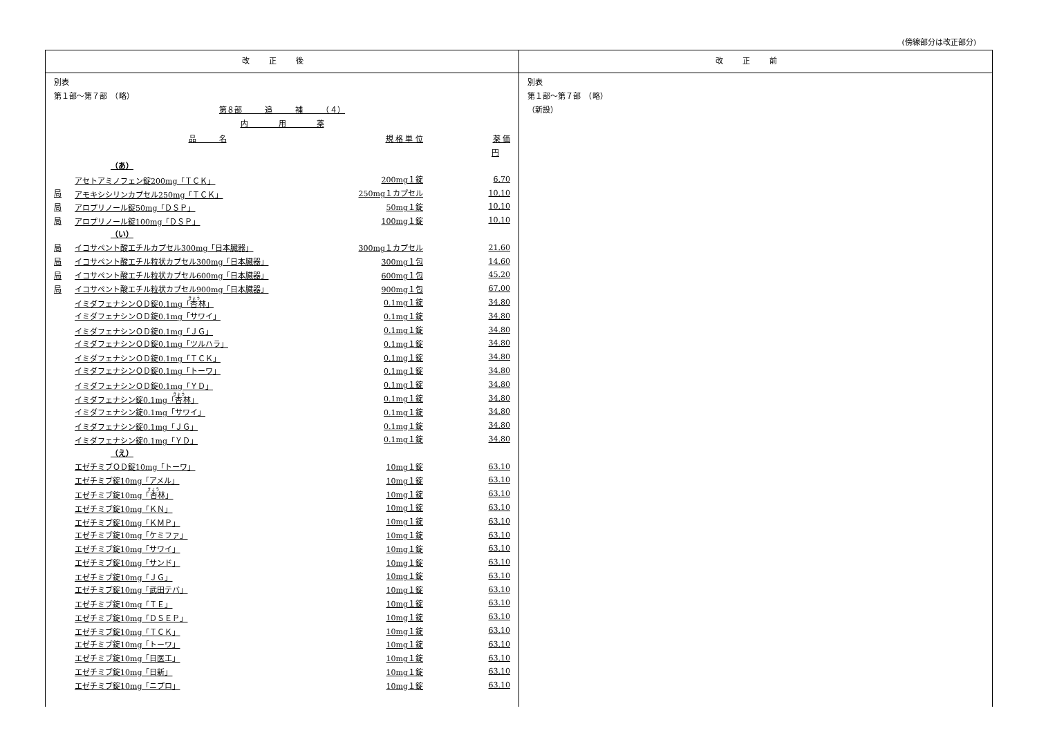(傍線部分は改正部分)
改正後 改正前
別表
第１部～第７部　（略）
第８部　　　追　　　補　　　（４）
内　　　　用　　　　薬
| | 品 名 | 規 格 単 位 | 薬 価 |
| | | | 円 |
| | （あ） | | |
| | アセトアミノフェン錠200mg「ＴＣＫ」 | 200mg１錠 | 6.70 |
| 局 | アモキシシリンカプセル250mg「ＴＣＫ」 | 250mg１カプセル | 10.10 |
| 局 | アロプリノール錠50mg「ＤＳＰ」 | 50mg１錠 | 10.10 |
| 局 | アロプリノール錠100mg「ＤＳＰ」 | 100mg１錠 | 10.10 |
| | （い） | | |
| 局 | イコサペント酸エチルカプセル300mg「日本臓器」 | 300mg１カプセル | 21.60 |
| 局 | イコサペント酸エチル粒状カプセル300mg「日本臓器」 | 300mg１包 | 14.60 |
| 局 | イコサペント酸エチル粒状カプセル600mg「日本臓器」 | 600mg１包 | 45.20 |
| 局 | イコサペント酸エチル粒状カプセル900mg「日本臓器」 | 900mg１包 | 67.00 |
| | イミダフェナシンＯＤ錠0.1mg「 杏 林」 | 0.1mg１錠 | 34.80 |
| | イミダフェナシンＯＤ錠0.1mg「サワイ」 | 0.1mg１錠 | 34.80 |
| | イミダフェナシンＯＤ錠0.1mg「ＪＧ」 | 0.1mg１錠 | 34.80 |
| | イミダフェナシンＯＤ錠0.1mg「ツルハラ」 | 0.1mg１錠 | 34.80 |
| | イミダフェナシンＯＤ錠0.1mg「ＴＣＫ」 | 0.1mg１錠 | 34.80 |
| | イミダフェナシンＯＤ錠0.1mg「トーワ」 | 0.1mg１錠 | 34.80 |
| | イミダフェナシンＯＤ錠0.1mg「ＹＤ」 | 0.1mg１錠 | 34.80 |
| | イミダフェナシン錠0.1mg「 杏 林」 | 0.1mg１錠 | 34.80 |
| | イミダフェナシン錠0.1mg「サワイ」 | 0.1mg１錠 | 34.80 |
| | イミダフェナシン錠0.1mg「ＪＧ」 | 0.1mg１錠 | 34.80 |
| | イミダフェナシン錠0.1mg「ＹＤ」 | 0.1mg１錠 | 34.80 |
| | （え） | | |
| | エゼチミブＯＤ錠10mg「トーワ」 | 10mg１錠 | 63.10 |
| | エゼチミブ錠10mg「アメル」 | 10mg１錠 | 63.10 |
| | エゼチミブ錠10mg「 杏 林」 | 10mg１錠 | 63.10 |
| | エゼチミブ錠10mg「ＫＮ」 | 10mg１錠 | 63.10 |
| | エゼチミブ錠10mg「ＫＭＰ」 | 10mg１錠 | 63.10 |
| | エゼチミブ錠10mg「ケミファ」 | 10mg１錠 | 63.10 |
| | エゼチミブ錠10mg「サワイ」 | 10mg１錠 | 63.10 |
| | エゼチミブ錠10mg「サンド」 | 10mg１錠 | 63.10 |
| | エゼチミブ錠10mg「ＪＧ」 | 10mg１錠 | 63.10 |
| | エゼチミブ錠10mg「武田テバ」 | 10mg１錠 | 63.10 |
| | エゼチミブ錠10mg「ＴＥ」 | 10mg１錠 | 63.10 |
| | エゼチミブ錠10mg「ＤＳＥＰ」 | 10mg１錠 | 63.10 |
| | エゼチミブ錠10mg「ＴＣＫ」 | 10mg１錠 | 63.10 |
| | エゼチミブ錠10mg「トーワ」 | 10mg１錠 | 63.10 |
| | エゼチミブ錠10mg「日医工」 | 10mg１錠 | 63.10 |
| | エゼチミブ錠10mg「日新」 | 10mg１錠 | 63.10 |
| | エゼチミブ錠10mg「ニプロ」 | 10mg１錠 | 63.10 |
別表
第１部～第７部　（略）
（新設）